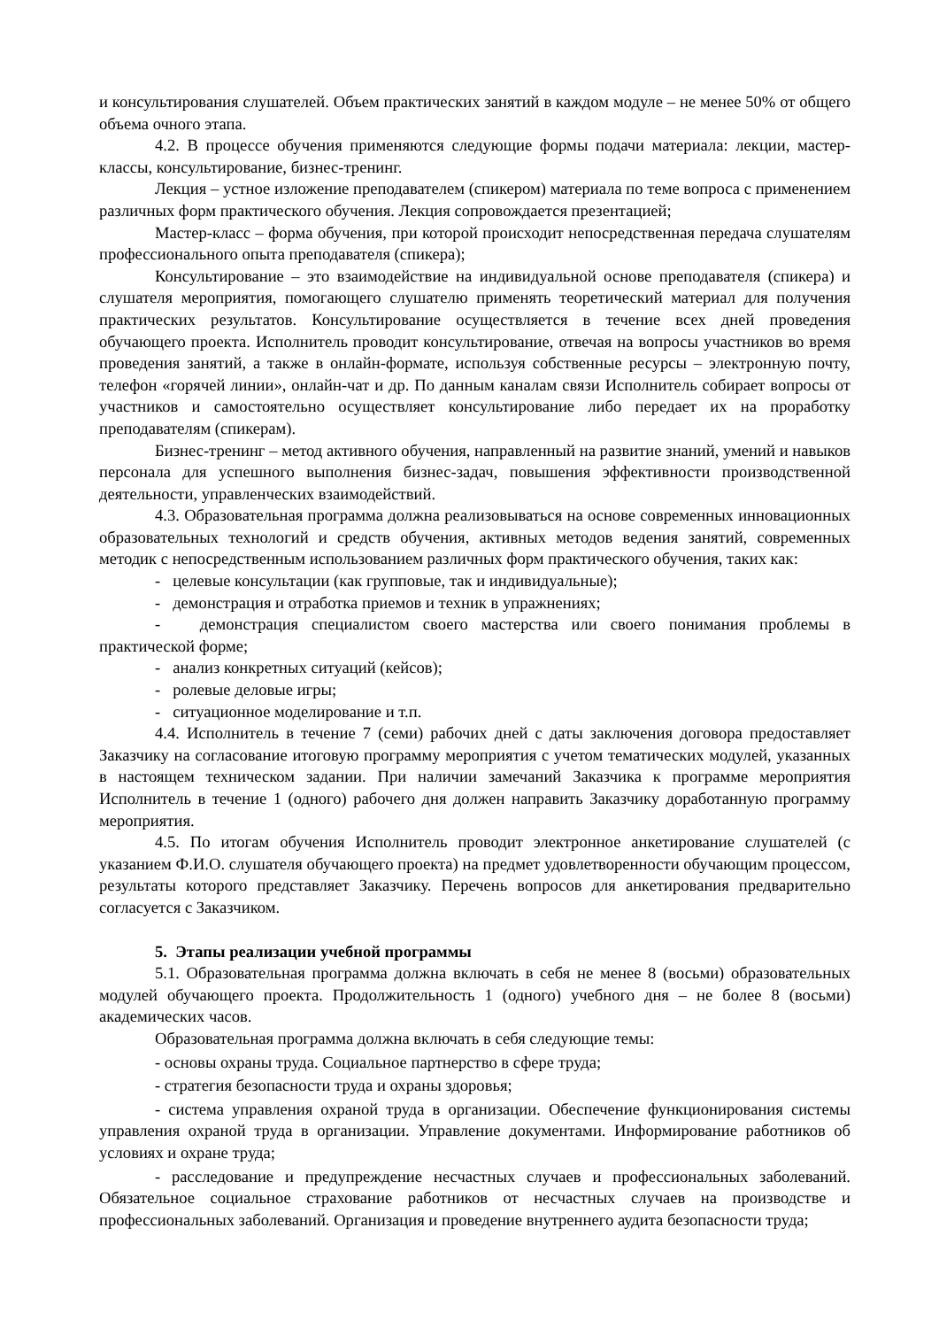и консультирования слушателей. Объем практических занятий в каждом модуле – не менее 50% от общего объема очного этапа.
4.2. В процессе обучения применяются следующие формы подачи материала: лекции, мастер-классы, консультирование, бизнес-тренинг.
Лекция – устное изложение преподавателем (спикером) материала по теме вопроса с применением различных форм практического обучения. Лекция сопровождается презентацией;
Мастер-класс – форма обучения, при которой происходит непосредственная передача слушателям профессионального опыта преподавателя (спикера);
Консультирование – это взаимодействие на индивидуальной основе преподавателя (спикера) и слушателя мероприятия, помогающего слушателю применять теоретический материал для получения практических результатов. Консультирование осуществляется в течение всех дней проведения обучающего проекта. Исполнитель проводит консультирование, отвечая на вопросы участников во время проведения занятий, а также в онлайн-формате, используя собственные ресурсы – электронную почту, телефон «горячей линии», онлайн-чат и др. По данным каналам связи Исполнитель собирает вопросы от участников и самостоятельно осуществляет консультирование либо передает их на проработку преподавателям (спикерам).
Бизнес-тренинг – метод активного обучения, направленный на развитие знаний, умений и навыков персонала для успешного выполнения бизнес-задач, повышения эффективности производственной деятельности, управленческих взаимодействий.
4.3. Образовательная программа должна реализовываться на основе современных инновационных образовательных технологий и средств обучения, активных методов ведения занятий, современных методик с непосредственным использованием различных форм практического обучения, таких как:
- целевые консультации (как групповые, так и индивидуальные);
- демонстрация и отработка приемов и техник в упражнениях;
- демонстрация специалистом своего мастерства или своего понимания проблемы в практической форме;
- анализ конкретных ситуаций (кейсов);
- ролевые деловые игры;
- ситуационное моделирование и т.п.
4.4. Исполнитель в течение 7 (семи) рабочих дней с даты заключения договора предоставляет Заказчику на согласование итоговую программу мероприятия с учетом тематических модулей, указанных в настоящем техническом задании. При наличии замечаний Заказчика к программе мероприятия Исполнитель в течение 1 (одного) рабочего дня должен направить Заказчику доработанную программу мероприятия.
4.5. По итогам обучения Исполнитель проводит электронное анкетирование слушателей (с указанием Ф.И.О. слушателя обучающего проекта) на предмет удовлетворенности обучающим процессом, результаты которого представляет Заказчику. Перечень вопросов для анкетирования предварительно согласуется с Заказчиком.
5. Этапы реализации учебной программы
5.1. Образовательная программа должна включать в себя не менее 8 (восьми) образовательных модулей обучающего проекта. Продолжительность 1 (одного) учебного дня – не более 8 (восьми) академических часов.
Образовательная программа должна включать в себя следующие темы:
- основы охраны труда. Социальное партнерство в сфере труда;
- стратегия безопасности труда и охраны здоровья;
- система управления охраной труда в организации. Обеспечение функционирования системы управления охраной труда в организации. Управление документами. Информирование работников об условиях и охране труда;
- расследование и предупреждение несчастных случаев и профессиональных заболеваний. Обязательное социальное страхование работников от несчастных случаев на производстве и профессиональных заболеваний. Организация и проведение внутреннего аудита безопасности труда;